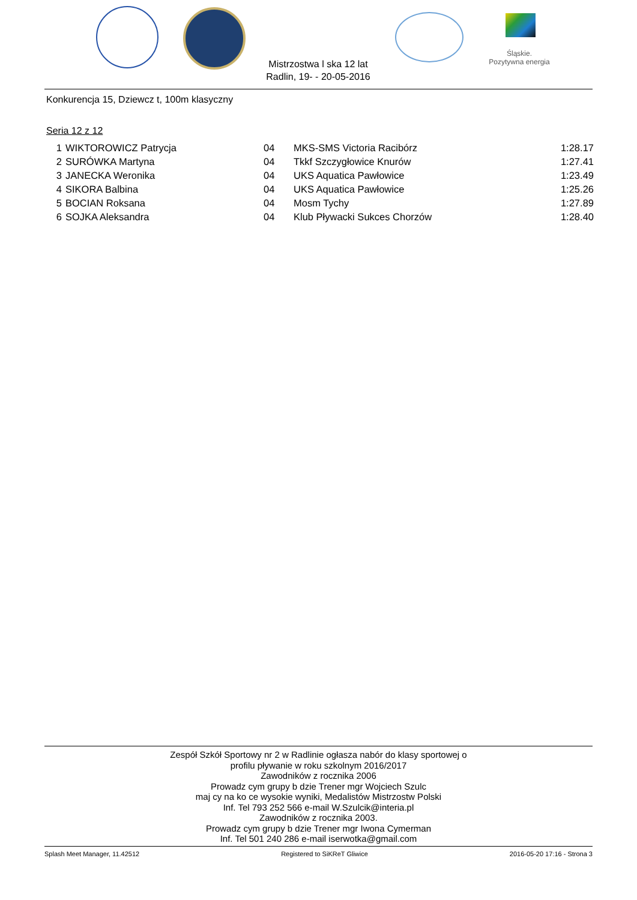Śląskie.
Pozytywna energia
Mistrzostwa l ska 12 lat
Radlin, 19- - 20-05-2016
Konkurencja 15, Dziewcz t, 100m klasyczny
Seria 12 z 12
| 1 | WIKTOROWICZ Patrycja | 04 | MKS-SMS Victoria Racibórz | 1:28.17 |
| 2 | SURÓWKA Martyna | 04 | Tkkf Szczygłowice Knurów | 1:27.41 |
| 3 | JANECKA Weronika | 04 | UKS Aquatica Pawłowice | 1:23.49 |
| 4 | SIKORA Balbina | 04 | UKS Aquatica Pawłowice | 1:25.26 |
| 5 | BOCIAN Roksana | 04 | Mosm Tychy | 1:27.89 |
| 6 | SOJKA Aleksandra | 04 | Klub Pływacki Sukces Chorzów | 1:28.40 |
Zespół Szkół Sportowy nr 2 w Radlinie ogłasza nabór do klasy sportowej o
profilu pływanie w roku szkolnym 2016/2017
Zawodników z rocznika 2006
Prowadz cym grupy b dzie Trener mgr Wojciech Szulc
maj cy na ko ce wysokie wyniki, Medalistów Mistrzostw Polski
Inf. Tel 793 252 566 e-mail W.Szulcik@interia.pl
Zawodników z rocznika 2003.
Prowadz cym grupy b dzie Trener mgr Iwona Cymerman
Inf. Tel 501 240 286 e-mail iserwotka@gmail.com
Splash Meet Manager, 11.42512 Registered to SiKReT Gliwice 2016-05-20 17:16 - Strona 3